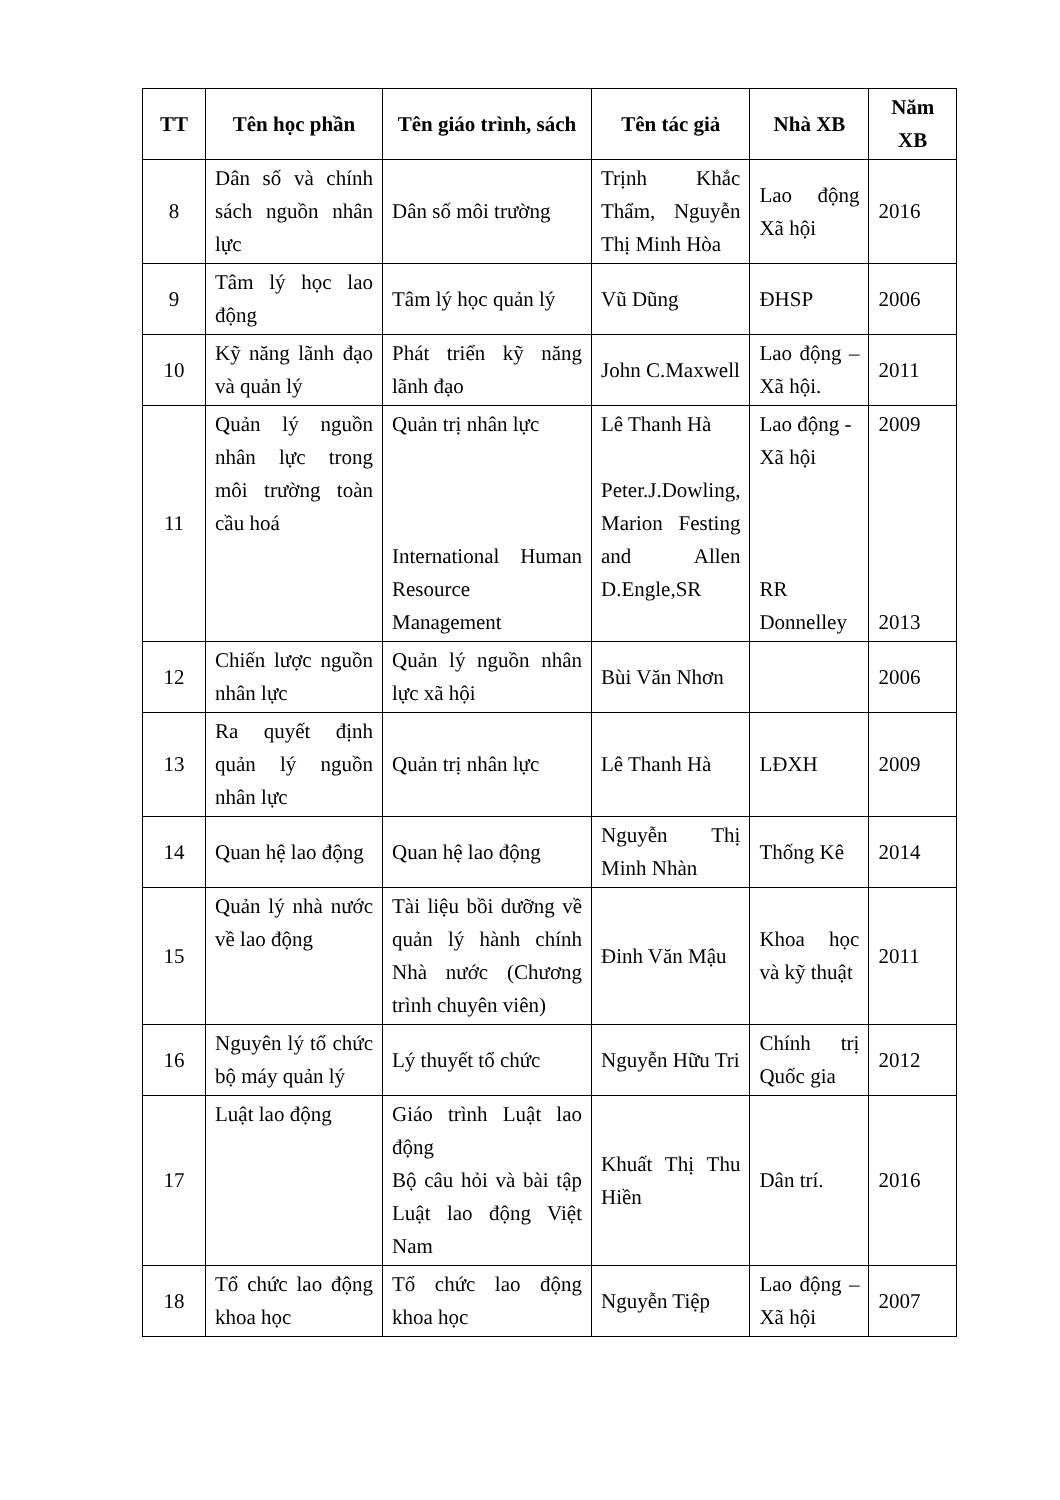| TT | Tên học phần | Tên giáo trình, sách | Tên tác giả | Nhà XB | Năm XB |
| --- | --- | --- | --- | --- | --- |
| 8 | Dân số và chính sách nguồn nhân lực | Dân số môi trường | Trịnh Khắc Thẩm, Nguyễn Thị Minh Hòa | Lao động Xã hội | 2016 |
| 9 | Tâm lý học lao động | Tâm lý học quản lý | Vũ Dũng | ĐHSP | 2006 |
| 10 | Kỹ năng lãnh đạo và quản lý | Phát triển kỹ năng lãnh đạo | John C.Maxwell | Lao động – Xã hội. | 2011 |
| 11 | Quản lý nguồn nhân lực trong môi trường toàn cầu hoá | Quản trị nhân lực International Human Resource Management | Lê Thanh Hà Peter.J.Dowling, Marion Festing and Allen D.Engle,SR | Lao động - Xã hội RR Donnelley | 2009 2013 |
| 12 | Chiến lược nguồn nhân lực | Quản lý nguồn nhân lực xã hội | Bùi Văn Nhơn | | 2006 |
| 13 | Ra quyết định quản lý nguồn nhân lực | Quản trị nhân lực | Lê Thanh Hà | LĐXH | 2009 |
| 14 | Quan hệ lao động | Quan hệ lao động | Nguyễn Thị Minh Nhàn | Thống Kê | 2014 |
| 15 | Quản lý nhà nước về lao động | Tài liệu bồi dưỡng về quản lý hành chính Nhà nước (Chương trình chuyên viên) | Đinh Văn Mậu | Khoa học và kỹ thuật | 2011 |
| 16 | Nguyên lý tổ chức bộ máy quản lý | Lý thuyết tổ chức | Nguyễn Hữu Tri | Chính trị Quốc gia | 2012 |
| 17 | Luật lao động | Giáo trình Luật lao động Bộ câu hỏi và bài tập Luật lao động Việt Nam | Khuất Thị Thu Hiền | Dân trí. | 2016 |
| 18 | Tổ chức lao động khoa học | Tổ chức lao động khoa học | Nguyễn Tiệp | Lao động – Xã hội | 2007 |